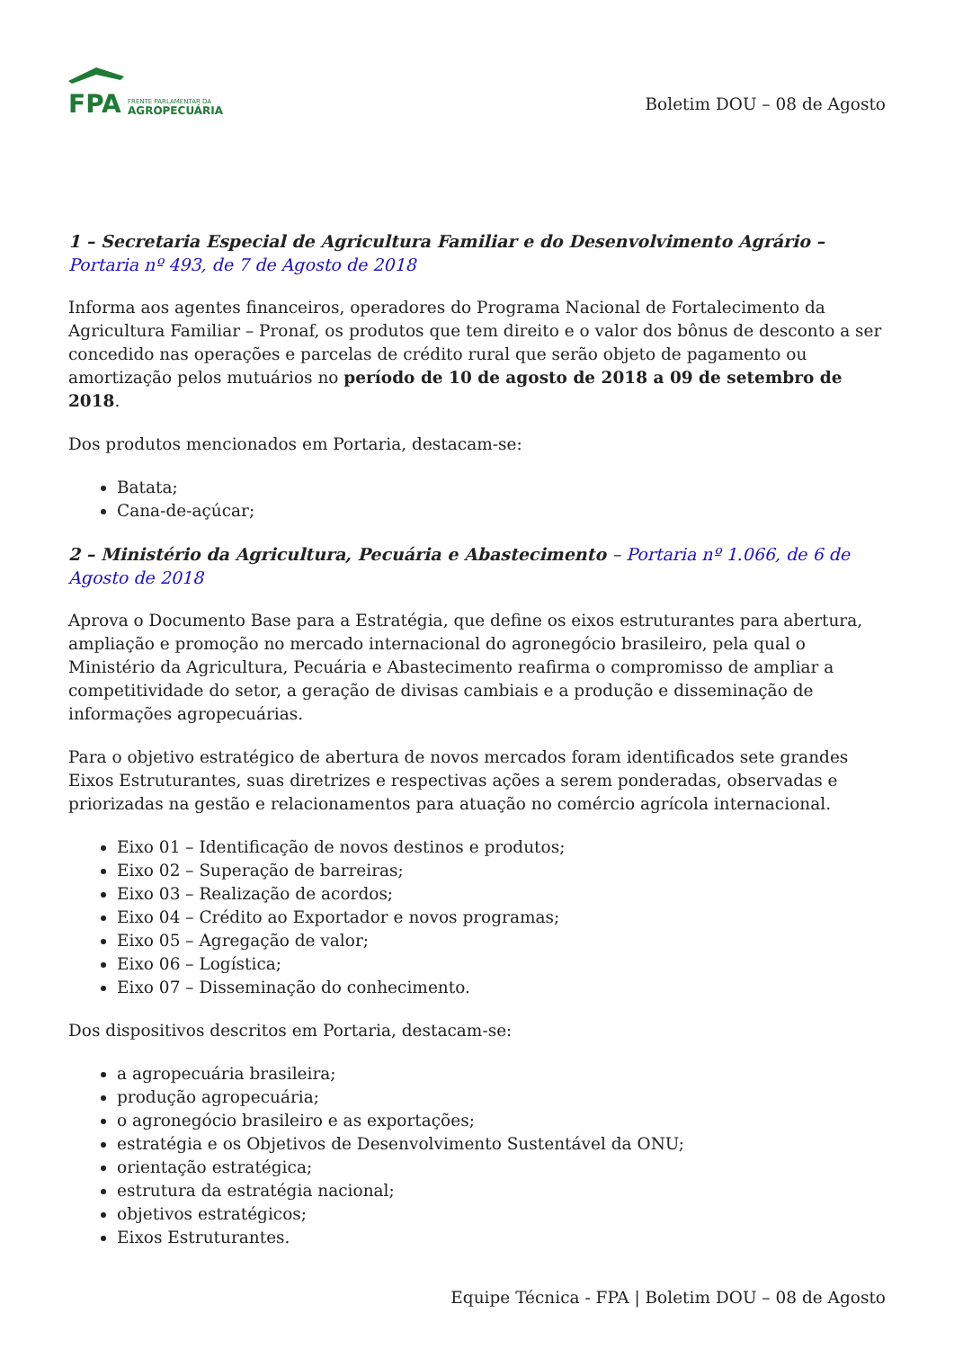FPA
FRENTE PARLAMENTAR DA
AGROPECUÁRIA
Boletim DOU – 08 de Agosto
1 – Secretaria Especial de Agricultura Familiar e do Desenvolvimento Agrário – Portaria nº 493, de 7 de Agosto de 2018
Informa aos agentes financeiros, operadores do Programa Nacional de Fortalecimento da Agricultura Familiar – Pronaf, os produtos que tem direito e o valor dos bônus de desconto a ser concedido nas operações e parcelas de crédito rural que serão objeto de pagamento ou amortização pelos mutuários no período de 10 de agosto de 2018 a 09 de setembro de 2018.
Dos produtos mencionados em Portaria, destacam-se:
Batata;
Cana-de-açúcar;
2 – Ministério da Agricultura, Pecuária e Abastecimento – Portaria nº 1.066, de 6 de Agosto de 2018
Aprova o Documento Base para a Estratégia, que define os eixos estruturantes para abertura, ampliação e promoção no mercado internacional do agronegócio brasileiro, pela qual o Ministério da Agricultura, Pecuária e Abastecimento reafirma o compromisso de ampliar a competitividade do setor, a geração de divisas cambiais e a produção e disseminação de informações agropecuárias.
Para o objetivo estratégico de abertura de novos mercados foram identificados sete grandes Eixos Estruturantes, suas diretrizes e respectivas ações a serem ponderadas, observadas e priorizadas na gestão e relacionamentos para atuação no comércio agrícola internacional.
Eixo 01 – Identificação de novos destinos e produtos;
Eixo 02 – Superação de barreiras;
Eixo 03 – Realização de acordos;
Eixo 04 – Crédito ao Exportador e novos programas;
Eixo 05 – Agregação de valor;
Eixo 06 – Logística;
Eixo 07 – Disseminação do conhecimento.
Dos dispositivos descritos em Portaria, destacam-se:
a agropecuária brasileira;
produção agropecuária;
o agronegócio brasileiro e as exportações;
estratégia e os Objetivos de Desenvolvimento Sustentável da ONU;
orientação estratégica;
estrutura da estratégia nacional;
objetivos estratégicos;
Eixos Estruturantes.
Equipe Técnica - FPA | Boletim DOU – 08 de Agosto